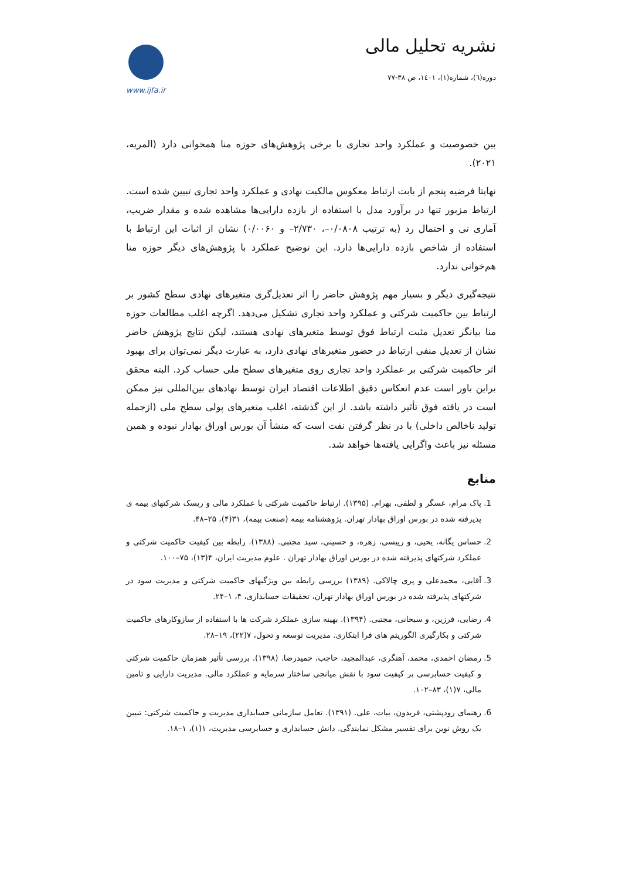نشریه تحلیل مالی
دوره(٦)، شماره(١)، ١٤٠١، ص ٣٨-٧٧
www.ijfa.ir
بین خصوصیت و عملکرد واحد تجاری با برخی پژوهش‌های حوزه منا همخوانی دارد (المریه، ۲۰۲۱).
نهایتا فرضیه پنجم از بابت ارتباط معکوس مالکیت نهادی و عملکرد واحد تجاری تبیین شده است. ارتباط مزبور تنها در برآورد مدل با استفاده از بازده دارایی‌ها مشاهده شده و مقدار ضریب، آماری تی و احتمال رد (به ترتیب ۰/۰۸۰۸–، ۲/۷۳۰– و ۰/۰۰۶۰) نشان از اثبات این ارتباط با استفاده از شاخص بازده دارایی‌ها دارد. این توضیح عملکرد با پژوهش‌های دیگر حوزه منا هم‌خوانی ندارد.
نتیجه‌گیری دیگر و بسیار مهم پژوهش حاضر را اثر تعدیل‌گری متغیرهای نهادی سطح کشور بر ارتباط بین حاکمیت شرکتی و عملکرد واحد تجاری تشکیل می‌دهد. اگرچه اغلب مطالعات حوزه منا بیانگر تعدیل مثبت ارتباط فوق توسط متغیرهای نهادی هستند، لیکن نتایج پژوهش حاضر نشان از تعدیل منفی ارتباط در حضور متغیرهای نهادی دارد، به عبارت دیگر نمی‌توان برای بهبود اثر حاکمیت شرکتی بر عملکرد واحد تجاری روی متغیرهای سطح ملی حساب کرد. البته محقق براین باور است عدم انعکاس دقیق اطلاعات اقتصاد ایران توسط نهادهای بین‌المللی نیز ممکن است در یافته فوق تأثیر داشته باشد. از این گذشته، اغلب متغیرهای پولی سطح ملی (ازجمله تولید ناخالص داخلی) با در نظر گرفتن نفت است که منشأ آن بورس اوراق بهادار نبوده و همین مسئله نیز باعث واگرایی یافته‌ها خواهد شد.
منابع
1. پاک مرام، عسگر و لطفی، بهرام. (۱۳۹۵). ارتباط حاکمیت شرکتی با عملکرد مالی و ریسک شرکتهای بیمه ی پذیرفته شده در بورس اوراق بهادار تهران. پژوهشنامه بیمه (صنعت بیمه)، ۳۱(۴)، ۲۵–۴۸.
2. حساس یگانه، یحیی، و رییسی، زهره، و حسینی، سید مجتبی. (۱۳۸۸). رابطه بین کیفیت حاکمیت شرکتی و عملکرد شرکتهای پذیرفته شده در بورس اوراق بهادار تهران . علوم مدیریت ایران، ۴(۱۳)، ۷۵–۱۰۰.
3. آقایی، محمدعلی و پری چالاکی. (۱۳۸۹) بررسی رابطه بین ویژگیهای حاکمیت شرکتی و مدیریت سود در شرکتهای پذیرفته شده در بورس اوراق بهادار تهران، تحقیقات حسابداری، ۴، ۱–۲۴.
4. رضایی، فرزین، و سبحانی، مجتبی. (۱۳۹۴). بهینه سازی عملکرد شرکت ها با استفاده از سازوکارهای حاکمیت شرکتی و بکارگیری الگوریتم های فرا ابتکاری. مدیریت توسعه و تحول، ۷(۲۲)، ۱۹–۲۸.
5. رمضان احمدی، محمد، آهنگری، عبدالمجید، حاجب، حمیدرضا. (۱۳۹۸). بررسی تأثیر همزمان حاکمیت شرکتی و کیفیت حسابرسی بر کیفیت سود با نقش میانجی ساختار سرمایه و عملکرد مالی. مدیریت دارایی و تامین مالی، ۷(۱)، ۸۳–۱۰۲.
6. رهنمای رودپشتی، فریدون، بیات، علی. (۱۳۹۱). تعامل سازمانی حسابداری مدیریت و حاکمیت شرکتی: تبیین یک روش نوین برای تفسیر مشکل نمایندگی. دانش حسابداری و حسابرسی مدیریت، ۱(۱)، ۱–۱۸.